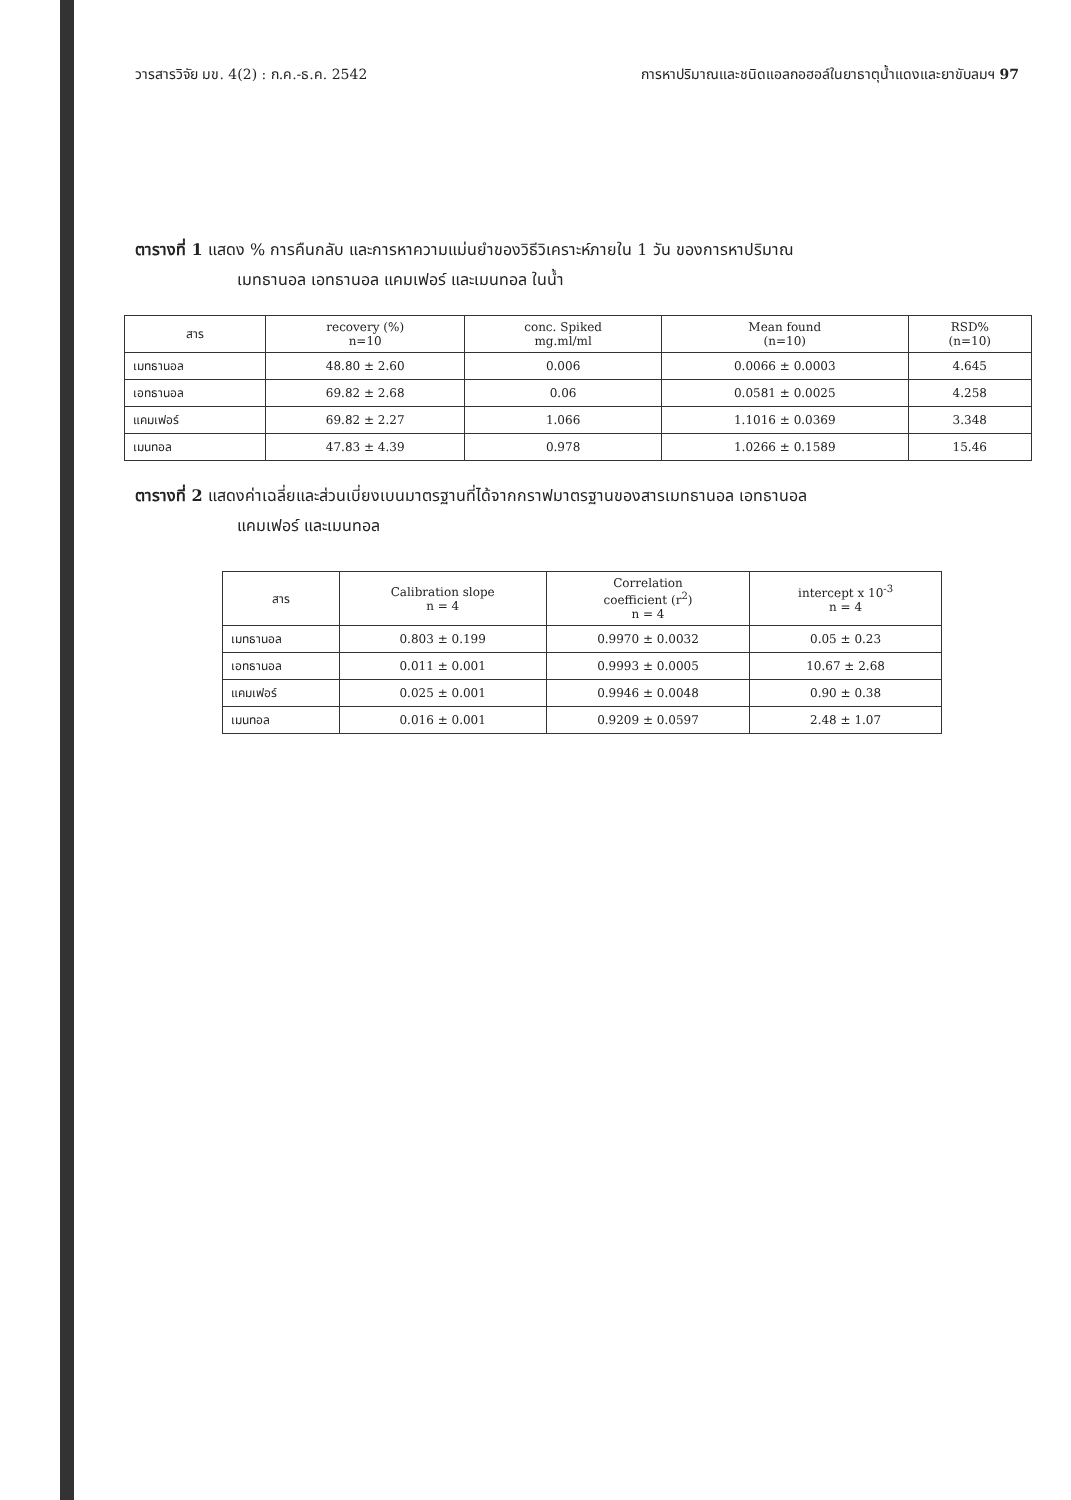วารสารวิจัย มข. 4(2) : ก.ค.-ธ.ค. 2542 การหาปริมาณและชนิดแอลกอฮอล์ในยาธาตุน้ำแดงและยาขับลมฯ 97
ตารางที่ 1 แสดง % การคืนกลับ และการหาความแม่นยำของวิธีวิเคราะห์ภายใน 1 วัน ของการหาปริมาณ
เมทธานอล เอทธานอล แคมเฟอร์ และเมนทอล ในน้ำ
| สาร | recovery (%) n=10 | conc. Spiked mg.ml/ml | Mean found (n=10) | RSD% (n=10) |
| --- | --- | --- | --- | --- |
| เมทธานอล | 48.80 ± 2.60 | 0.006 | 0.0066 ± 0.0003 | 4.645 |
| เอทธานอล | 69.82 ± 2.68 | 0.06 | 0.0581 ± 0.0025 | 4.258 |
| แคมเฟอร์ | 69.82 ± 2.27 | 1.066 | 1.1016 ± 0.0369 | 3.348 |
| เมนทอล | 47.83 ± 4.39 | 0.978 | 1.0266 ± 0.1589 | 15.46 |
ตารางที่ 2 แสดงค่าเฉลี่ยและส่วนเบี่ยงเบนมาตรฐานที่ได้จากกราฟมาตรฐานของสารเมทธานอล เอทธานอล
แคมเฟอร์ และเมนทอล
| สาร | Calibration slope n = 4 | Correlation coefficient (r<sup>2</sup>) n = 4 | intercept x 10<sup>-3</sup> n = 4 |
| --- | --- | --- | --- |
| เมทธานอล | 0.803 ± 0.199 | 0.9970 ± 0.0032 | 0.05 ± 0.23 |
| เอทธานอล | 0.011 ± 0.001 | 0.9993 ± 0.0005 | 10.67 ± 2.68 |
| แคมเฟอร์ | 0.025 ± 0.001 | 0.9946 ± 0.0048 | 0.90 ± 0.38 |
| เมนทอล | 0.016 ± 0.001 | 0.9209 ± 0.0597 | 2.48 ± 1.07 |